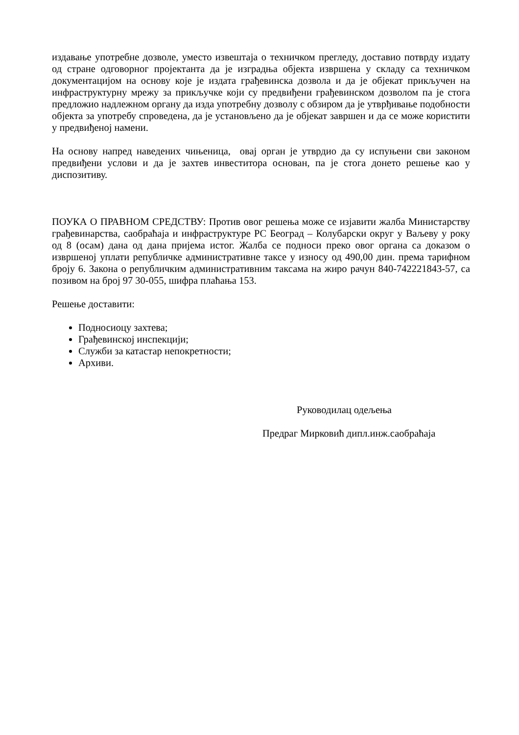издавање употребне дозволе, уместо извештаја о техничком прегледу, доставио потврду издату од стране одговорног пројектанта да је изградња објекта извршена у складу са техничком документацијом на основу које је издата грађевинска дозвола и да је објекат прикључен на инфраструктурну мрежу за прикључке који су предвиђени грађевинском дозволом па је стога предложио надлежном органу да изда употребну дозволу с обзиром да је утврђивање подобности објекта за употребу спроведена, да је установљено да је објекат завршен и да се може користити у предвиђеној намени.
На основу напред наведених чињеница, овај орган је утврдио да су испуњени сви законом предвиђени услови и да је захтев инвеститора основан, па је стога донето решење као у диспозитиву.
ПОУКА О ПРАВНОМ СРЕДСТВУ: Против овог решења може се изјавити жалба Министарству грађевинарства, саобраћаја и инфраструктуре РС Београд – Колубарски округ у Ваљеву у року од 8 (осам) дана од дана пријема истог. Жалба се подноси преко овог органа са доказом о извршеној уплати републичке административне таксе у износу од 490,00 дин. према тарифном броју 6. Закона о републичким административним таксама на жиро рачун 840-742221843-57, са позивом на број 97 30-055, шифра плаћања 153.
Решење доставити:
Подносиоцу захтева;
Грађевинској инспекцији;
Служби за катастар непокретности;
Архиви.
Руководилац одељења
Предраг Мирковић дипл.инж.саобраћаја